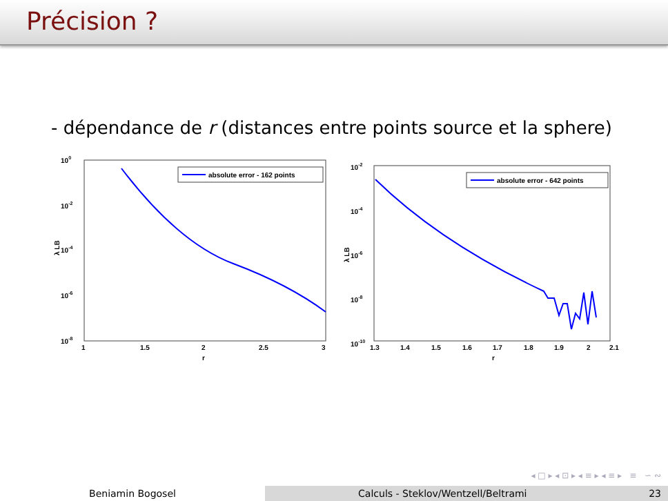Précision ?
- dépendance de r (distances entre points source et la sphere)
100
10-2
10-4
10-6
10-8
λ LB
absolute error - 162 points
1
1.5
2
2.5
3
r
10-2
10-4
10-6
10-8
10-10
λ LB
absolute error - 642 points
1.3
1.4
1.5
1.6
1.7
1.8
1.9
2
2.1
r
◂ □ ▸ ◂ ⊡ ▸ ◂ ≡ ▸ ◂ ≡ ▸ ≡ ∽ ∾
Beniamin Bogosel Calculs - Steklov/Wentzell/Beltrami 23